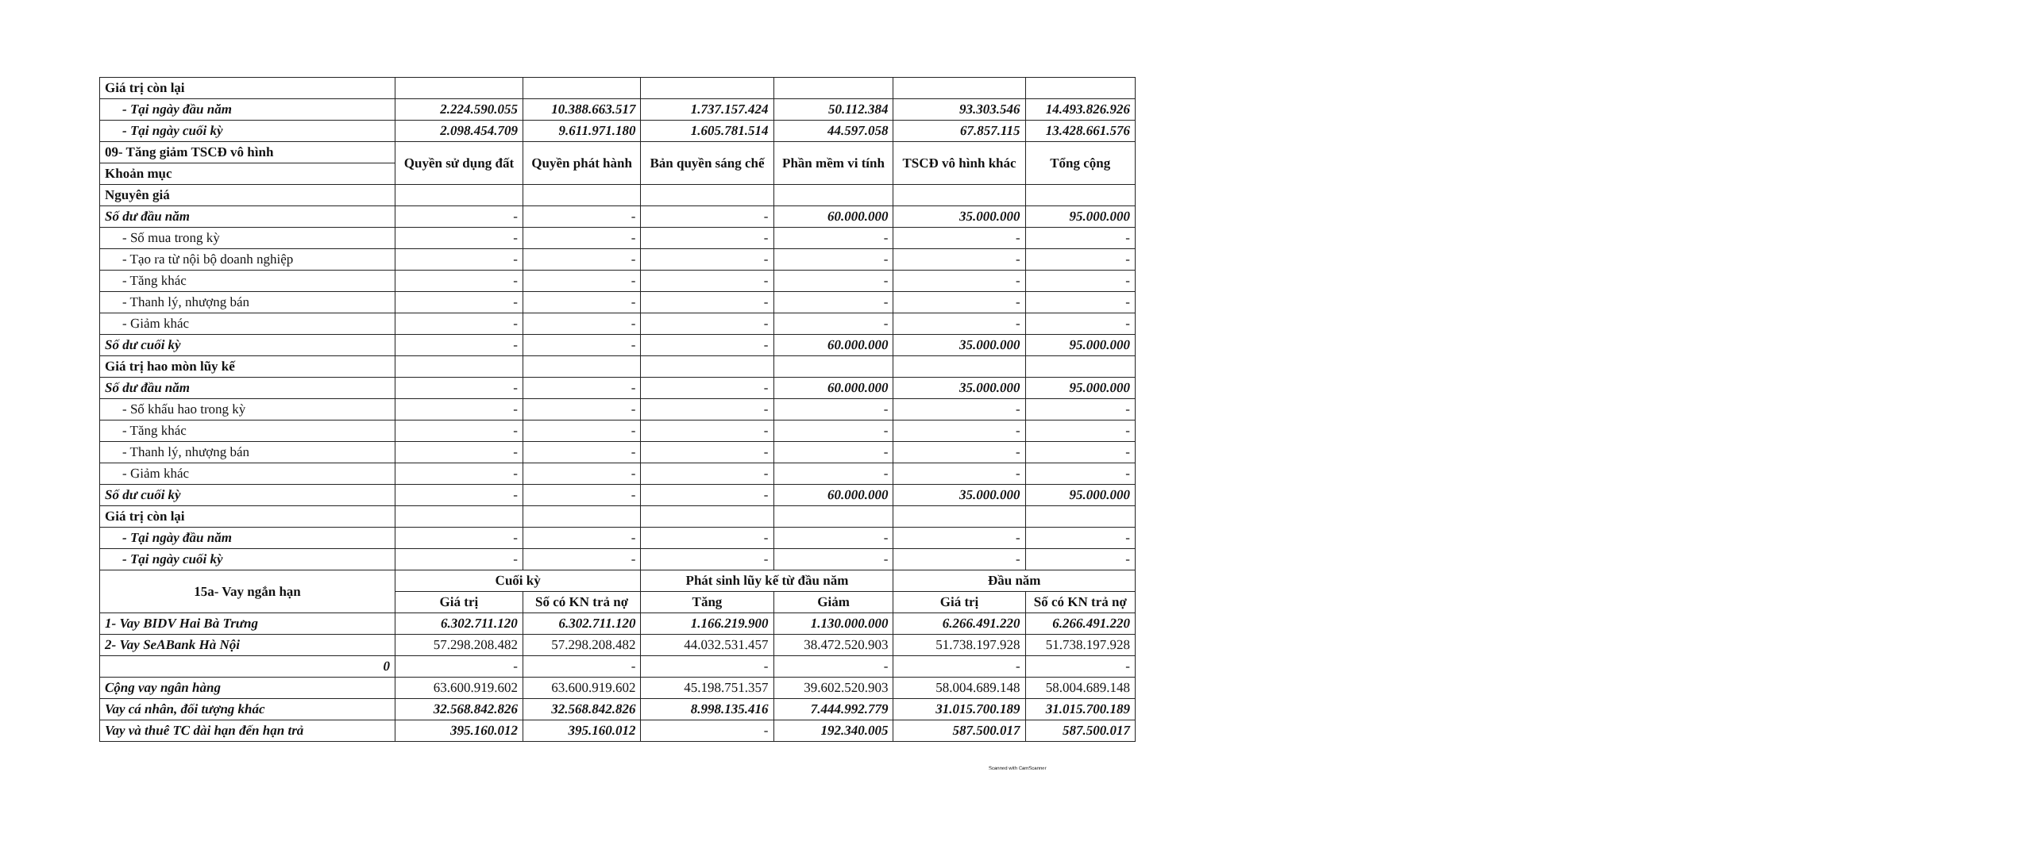| Giá trị còn lại | | | | | | |
| - Tại ngày đầu năm | 2.224.590.055 | 10.388.663.517 | 1.737.157.424 | 50.112.384 | 93.303.546 | 14.493.826.926 |
| - Tại ngày cuối kỳ | 2.098.454.709 | 9.611.971.180 | 1.605.781.514 | 44.597.058 | 67.857.115 | 13.428.661.576 |
| 09- Tăng giảm TSCĐ vô hình | Quyền sử dụng đất | Quyền phát hành | Bản quyền sáng chế | Phần mềm vi tính | TSCĐ vô hình khác | Tổng cộng |
| Khoản mục | | | | | | |
| Nguyên giá | | | | | | |
| Số dư đầu năm | - | - | - | 60.000.000 | 35.000.000 | 95.000.000 |
| - Số mua trong kỳ | - | - | - | - | - | - |
| - Tạo ra từ nội bộ doanh nghiệp | - | - | - | - | - | - |
| - Tăng khác | - | - | - | - | - | - |
| - Thanh lý, nhượng bán | - | - | - | - | - | - |
| - Giảm khác | - | - | - | - | - | - |
| Số dư cuối kỳ | - | - | - | 60.000.000 | 35.000.000 | 95.000.000 |
| Giá trị hao mòn lũy kế | | | | | | |
| Số dư đầu năm | - | - | - | 60.000.000 | 35.000.000 | 95.000.000 |
| - Số khấu hao trong kỳ | - | - | - | - | - | - |
| - Tăng khác | - | - | - | - | - | - |
| - Thanh lý, nhượng bán | - | - | - | - | - | - |
| - Giảm khác | - | - | - | - | - | - |
| Số dư cuối kỳ | - | - | - | 60.000.000 | 35.000.000 | 95.000.000 |
| Giá trị còn lại | | | | | | |
| - Tại ngày đầu năm | - | - | - | - | - | - |
| - Tại ngày cuối kỳ | - | - | - | - | - | - |
| 15a- Vay ngắn hạn | Cuối kỳ | | Phát sinh lũy kế từ đầu năm | | Đầu năm | |
| | Giá trị | Số có KN trả nợ | Tăng | Giảm | Giá trị | Số có KN trả nợ |
| 1- Vay BIDV Hai Bà Trưng | 6.302.711.120 | 6.302.711.120 | 1.166.219.900 | 1.130.000.000 | 6.266.491.220 | 6.266.491.220 |
| 2- Vay SeABank Hà Nội | 57.298.208.482 | 57.298.208.482 | 44.032.531.457 | 38.472.520.903 | 51.738.197.928 | 51.738.197.928 |
| 0 | - | - | - | - | - | - |
| Cộng vay ngân hàng | 63.600.919.602 | 63.600.919.602 | 45.198.751.357 | 39.602.520.903 | 58.004.689.148 | 58.004.689.148 |
| Vay cá nhân, đối tượng khác | 32.568.842.826 | 32.568.842.826 | 8.998.135.416 | 7.444.992.779 | 31.015.700.189 | 31.015.700.189 |
| Vay và thuê TC dài hạn đến hạn trả | 395.160.012 | 395.160.012 | - | 192.340.005 | 587.500.017 | 587.500.017 |
Scanned with CamScanner